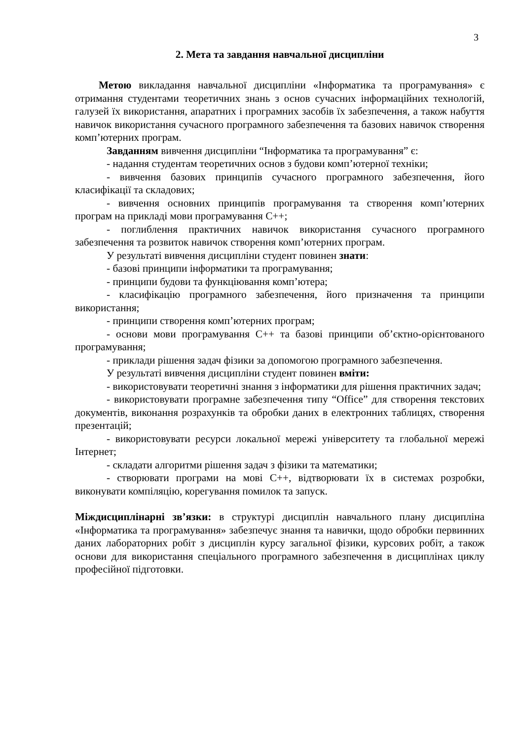3
2. Мета та завдання навчальної дисципліни
Метою викладання навчальної дисципліни «Інформатика та програмування» є отримання студентами теоретичних знань з основ сучасних інформаційних технологій, галузей їх використання, апаратних і програмних засобів їх забезпечення, а також набуття навичок використання сучасного програмного забезпечення та базових навичок створення комп’ютерних програм.
Завданням вивчення дисципліни “Інформатика та програмування” є:
- надання студентам теоретичних основ з будови комп’ютерної техніки;
- вивчення базових принципів сучасного програмного забезпечення, його класифікації та складових;
- вивчення основних принципів програмування та створення комп’ютерних програм на прикладі мови програмування С++;
- поглиблення практичних навичок використання сучасного програмного забезпечення та розвиток навичок створення комп’ютерних програм.
У результаті вивчення дисципліни студент повинен знати:
- базові принципи інформатики та програмування;
- принципи будови та функціювання комп’ютера;
- класифікацію програмного забезпечення, його призначення та принципи використання;
- принципи створення комп’ютерних програм;
- основи мови програмування С++ та базові принципи об’єктно-орієнтованого програмування;
- приклади рішення задач фізики за допомогою програмного забезпечення.
У результаті вивчення дисципліни студент повинен вміти:
- використовувати теоретичні знання з інформатики для рішення практичних задач;
- використовувати програмне забезпечення типу “Office” для створення текстових документів, виконання розрахунків та обробки даних в електронних таблицях, створення презентацій;
- використовувати ресурси локальної мережі університету та глобальної мережі Інтернет;
- складати алгоритми рішення задач з фізики та математики;
- створювати програми на мові С++, відтворювати їх в системах розробки, виконувати компіляцію, корегування помилок та запуск.
Міждисциплінарні зв’язки: в структурі дисциплін навчального плану дисципліна «Інформатика та програмування» забезпечує знання та навички, щодо обробки первинних даних лабораторних робіт з дисциплін курсу загальної фізики, курсових робіт, а також основи для використання спеціального програмного забезпечення в дисциплінах циклу професійної підготовки.